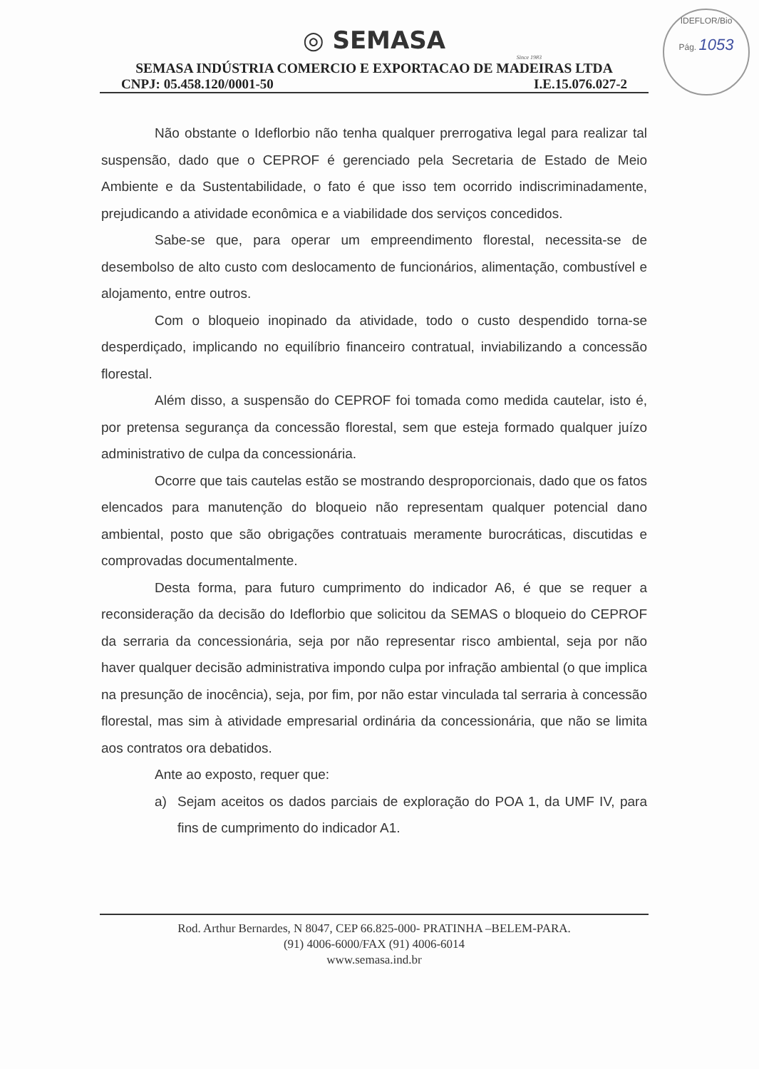IDEFLOR/Bio
Pág. 1053
◎ SEMASA
Since 1983
SEMASA INDÚSTRIA COMERCIO E EXPORTACAO DE MADEIRAS LTDA
CNPJ: 05.458.120/0001-50 I.E.15.076.027-2
Não obstante o Ideflorbio não tenha qualquer prerrogativa legal para realizar tal suspensão, dado que o CEPROF é gerenciado pela Secretaria de Estado de Meio Ambiente e da Sustentabilidade, o fato é que isso tem ocorrido indiscriminadamente, prejudicando a atividade econômica e a viabilidade dos serviços concedidos.
Sabe-se que, para operar um empreendimento florestal, necessita-se de desembolso de alto custo com deslocamento de funcionários, alimentação, combustível e alojamento, entre outros.
Com o bloqueio inopinado da atividade, todo o custo despendido torna-se desperdiçado, implicando no equilíbrio financeiro contratual, inviabilizando a concessão florestal.
Além disso, a suspensão do CEPROF foi tomada como medida cautelar, isto é, por pretensa segurança da concessão florestal, sem que esteja formado qualquer juízo administrativo de culpa da concessionária.
Ocorre que tais cautelas estão se mostrando desproporcionais, dado que os fatos elencados para manutenção do bloqueio não representam qualquer potencial dano ambiental, posto que são obrigações contratuais meramente burocráticas, discutidas e comprovadas documentalmente.
Desta forma, para futuro cumprimento do indicador A6, é que se requer a reconsideração da decisão do Ideflorbio que solicitou da SEMAS o bloqueio do CEPROF da serraria da concessionária, seja por não representar risco ambiental, seja por não haver qualquer decisão administrativa impondo culpa por infração ambiental (o que implica na presunção de inocência), seja, por fim, por não estar vinculada tal serraria à concessão florestal, mas sim à atividade empresarial ordinária da concessionária, que não se limita aos contratos ora debatidos.
Ante ao exposto, requer que:
a) Sejam aceitos os dados parciais de exploração do POA 1, da UMF IV, para fins de cumprimento do indicador A1.
Rod. Arthur Bernardes, N 8047, CEP 66.825-000- PRATINHA –BELEM-PARA.
(91) 4006-6000/FAX (91) 4006-6014
www.semasa.ind.br